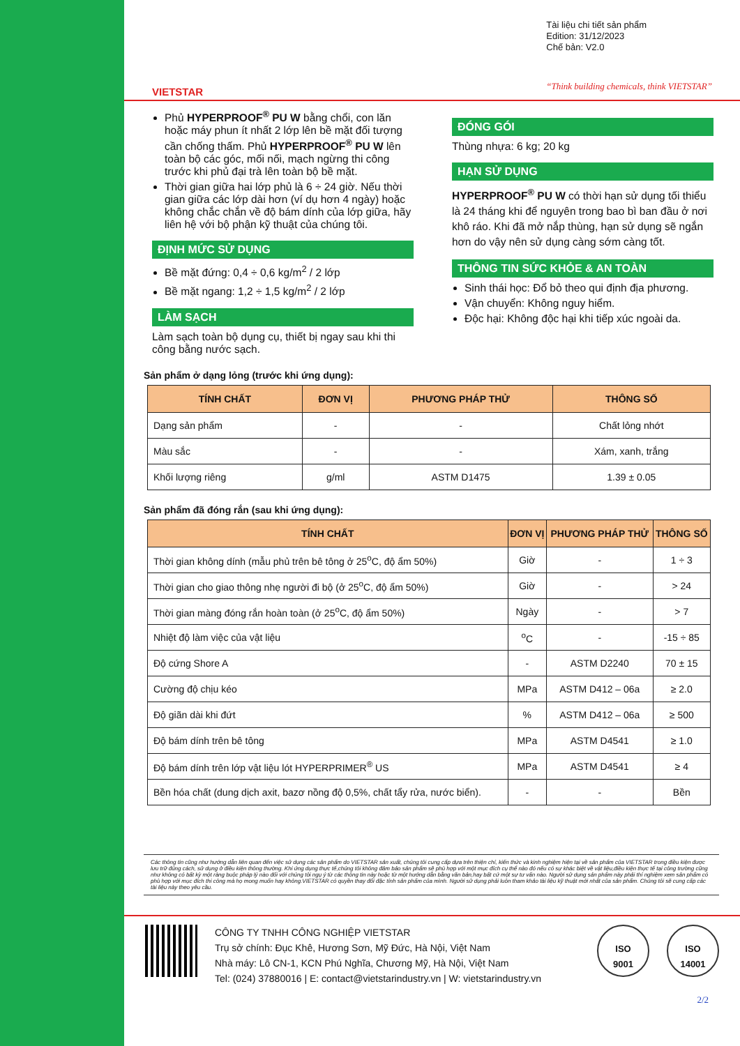VIETSTAR
Tài liệu chi tiết sản phẩm
Edition: 31/12/2023
Chế bản: V2.0
“Think building chemicals, think VIETSTAR”
Phủ HYPERPROOF<sup>®</sup> PU W bằng chổi, con lăn hoặc máy phun ít nhất 2 lớp lên bề mặt đối tượng cần chống thấm. Phủ HYPERPROOF<sup>®</sup> PU W lên toàn bộ các góc, mối nối, mạch ngừng thi công trước khi phủ đại trà lên toàn bộ bề mặt.
Thời gian giữa hai lớp phủ là 6 ÷ 24 giờ. Nếu thời gian giữa các lớp dài hơn (ví dụ hơn 4 ngày) hoặc không chắc chắn về độ bám dính của lớp giữa, hãy liên hệ với bộ phận kỹ thuật của chúng tôi.
ĐỊNH MỨC SỬ DỤNG
Bề mặt đứng: 0,4 ÷ 0,6 kg/m<sup>2</sup> / 2 lớp
Bề mặt ngang: 1,2 ÷ 1,5 kg/m<sup>2</sup> / 2 lớp
LÀM SẠCH
Làm sạch toàn bộ dụng cụ, thiết bị ngay sau khi thi công bằng nước sạch.
ĐÓNG GÓI
Thùng nhựa: 6 kg; 20 kg
HẠN SỬ DỤNG
HYPERPROOF<sup>®</sup> PU W có thời hạn sử dụng tối thiểu là 24 tháng khi để nguyên trong bao bì ban đầu ở nơi khô ráo. Khi đã mở nắp thùng, hạn sử dụng sẽ ngắn hơn do vậy nên sử dụng càng sớm càng tốt.
THÔNG TIN SỨC KHỎE & AN TOÀN
Sinh thái học: Đổ bỏ theo qui định địa phương.
Vận chuyển: Không nguy hiểm.
Độc hại: Không độc hại khi tiếp xúc ngoài da.
Sản phẩm ở dạng lỏng (trước khi ứng dụng):
| TÍNH CHẤT | ĐƠN VỊ | PHƯƠNG PHÁP THỬ | THÔNG SỐ |
| --- | --- | --- | --- |
| Dạng sản phẩm | - | - | Chất lỏng nhớt |
| Màu sắc | - | - | Xám, xanh, trắng |
| Khối lượng riêng | g/ml | ASTM D1475 | 1.39 ± 0.05 |
Sản phẩm đã đóng rắn (sau khi ứng dụng):
| TÍNH CHẤT | ĐƠN VỊ | PHƯƠNG PHÁP THỬ | THÔNG SỐ |
| --- | --- | --- | --- |
| Thời gian không dính (mẫu phủ trên bê tông ở 25<sup>o</sup>C, độ ẩm 50%) | Giờ | - | 1 ÷ 3 |
| Thời gian cho giao thông nhẹ người đi bộ (ở 25<sup>o</sup>C, độ ẩm 50%) | Giờ | - | > 24 |
| Thời gian màng đóng rắn hoàn toàn (ở 25<sup>o</sup>C, độ ẩm 50%) | Ngày | - | > 7 |
| Nhiệt độ làm việc của vật liệu | <sup>o</sup> C | - | -15 ÷ 85 |
| Độ cứng Shore A | - | ASTM D2240 | 70 ± 15 |
| Cường độ chịu kéo | MPa | ASTM D412 – 06a | ≥ 2.0 |
| Độ giãn dài khi đứt | % | ASTM D412 – 06a | ≥ 500 |
| Độ bám dính trên bê tông | MPa | ASTM D4541 | ≥ 1.0 |
| Độ bám dính trên lớp vật liệu lót HYPERPRIMER<sup>®</sup> US | MPa | ASTM D4541 | ≥ 4 |
| Bền hóa chất (dung dịch axit, bazơ nồng độ 0,5%, chất tẩy rửa, nước biển). | - | - | Bền |
Các thông tin cũng như hướng dẫn liên quan đến việc sử dụng các sản phẩm do VIETSTAR sản xuất, chúng tôi cung cấp dựa trên thiện chí, kiến thức và kinh nghiệm hiện tại về sản phẩm của VIETSTAR trong điều kiện được lưu trữ đúng cách, sử dụng ở điều kiện thông thường. Khi ứng dụng thực tế,chúng tôi không đảm bảo sản phẩm sẽ phù hợp với một mục đích cụ thể nào đó nếu có sự khác biệt về vật liệu,điều kiện thực tế tại công trường cũng như không có bất kỳ một ràng buộc pháp lý nào đối với chúng tôi ngụ ý từ các thông tin này hoặc từ một hướng dẫn bằng văn bản,hay bất cứ một sự tư vấn nào. Người sử dụng sản phẩm này phải thí nghiệm xem sản phẩm có phù hợp với mục đích thi công mà họ mong muốn hay không.VIETSTAR có quyền thay đổi đặc tính sản phẩm của mình. Người sử dụng phải luôn tham khảo tài liệu kỹ thuật mới nhất của sản phẩm. Chúng tôi sẽ cung cấp các tài liệu này theo yêu cầu.
CÔNG TY TNHH CÔNG NGHIỆP VIETSTAR
Trụ sở chính: Đục Khê, Hương Sơn, Mỹ Đức, Hà Nội, Việt Nam
Nhà máy: Lô CN-1, KCN Phú Nghĩa, Chương Mỹ, Hà Nội, Việt Nam
Tel: (024) 37880016 | E: contact@vietstarindustry.vn | W: vietstarindustry.vn
ISO
9001
ISO
14001
2/2